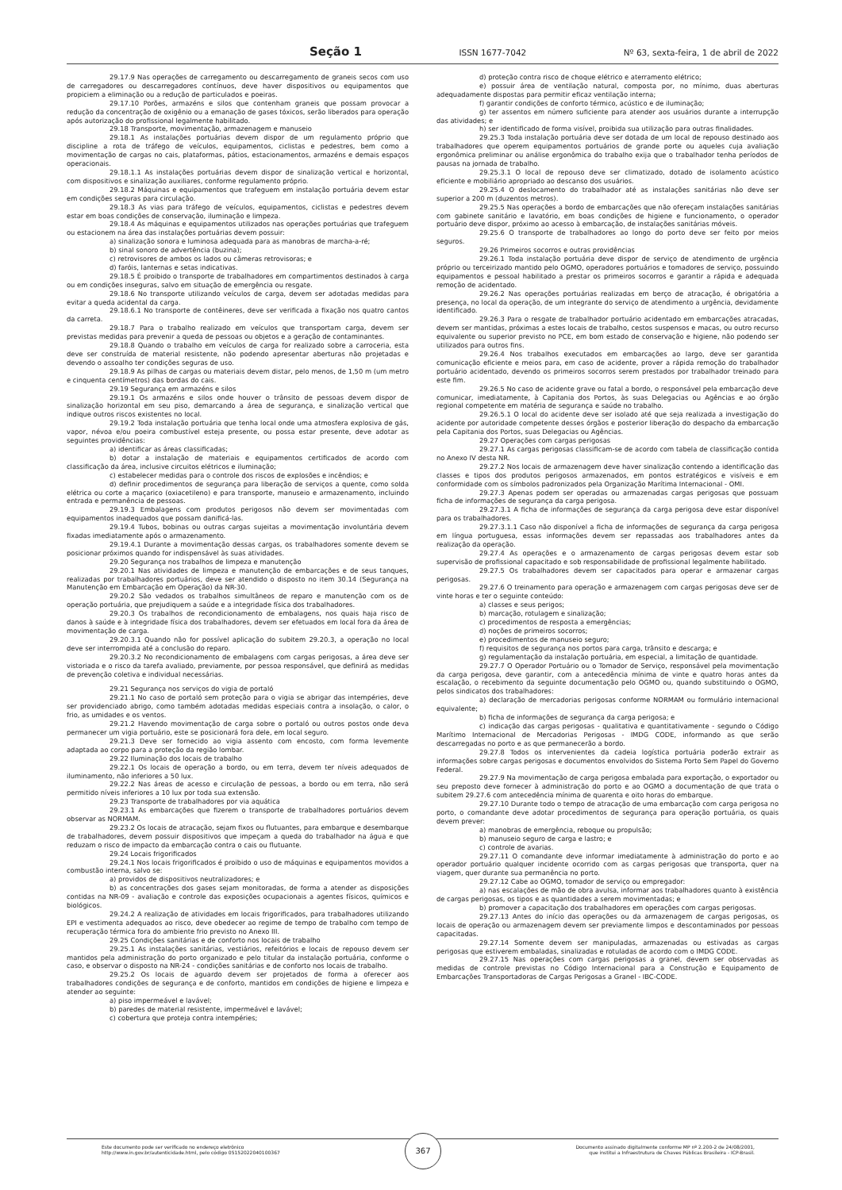Seção 1 ISSN 1677-7042 Nº 63, sexta-feira, 1 de abril de 2022
29.17.9 Nas operações de carregamento ou descarregamento de graneis secos com uso de carregadores ou descarregadores contínuos, deve haver dispositivos ou equipamentos que propiciem a eliminação ou a redução de particulados e poeiras.
29.17.10 Porões, armazéns e silos que contenham graneis que possam provocar a redução da concentração de oxigênio ou a emanação de gases tóxicos, serão liberados para operação após autorização do profissional legalmente habilitado.
29.18 Transporte, movimentação, armazenagem e manuseio
29.18.1 As instalações portuárias devem dispor de um regulamento próprio que discipline a rota de tráfego de veículos, equipamentos, ciclistas e pedestres, bem como a movimentação de cargas no cais, plataformas, pátios, estacionamentos, armazéns e demais espaços operacionais.
29.18.1.1 As instalações portuárias devem dispor de sinalização vertical e horizontal, com dispositivos e sinalização auxiliares, conforme regulamento próprio.
29.18.2 Máquinas e equipamentos que trafeguem em instalação portuária devem estar em condições seguras para circulação.
29.18.3 As vias para tráfego de veículos, equipamentos, ciclistas e pedestres devem estar em boas condições de conservação, iluminação e limpeza.
29.18.4 As máquinas e equipamentos utilizados nas operações portuárias que trafeguem ou estacionem na área das instalações portuárias devem possuir:
a) sinalização sonora e luminosa adequada para as manobras de marcha-a-ré;
b) sinal sonoro de advertência (buzina);
c) retrovisores de ambos os lados ou câmeras retrovisoras; e
d) faróis, lanternas e setas indicativas.
29.18.5 É proibido o transporte de trabalhadores em compartimentos destinados à carga ou em condições inseguras, salvo em situação de emergência ou resgate.
29.18.6 No transporte utilizando veículos de carga, devem ser adotadas medidas para evitar a queda acidental da carga.
29.18.6.1 No transporte de contêineres, deve ser verificada a fixação nos quatro cantos da carreta.
29.18.7 Para o trabalho realizado em veículos que transportam carga, devem ser previstas medidas para prevenir a queda de pessoas ou objetos e a geração de contaminantes.
29.18.8 Quando o trabalho em veículos de carga for realizado sobre a carroceria, esta deve ser construída de material resistente, não podendo apresentar aberturas não projetadas e devendo o assoalho ter condições seguras de uso.
29.18.9 As pilhas de cargas ou materiais devem distar, pelo menos, de 1,50 m (um metro e cinquenta centímetros) das bordas do cais.
29.19 Segurança em armazéns e silos
29.19.1 Os armazéns e silos onde houver o trânsito de pessoas devem dispor de sinalização horizontal em seu piso, demarcando a área de segurança, e sinalização vertical que indique outros riscos existentes no local.
29.19.2 Toda instalação portuária que tenha local onde uma atmosfera explosiva de gás, vapor, névoa e/ou poeira combustível esteja presente, ou possa estar presente, deve adotar as seguintes providências:
a) identificar as áreas classificadas;
b) dotar a instalação de materiais e equipamentos certificados de acordo com classificação da área, inclusive circuitos elétricos e iluminação;
c) estabelecer medidas para o controle dos riscos de explosões e incêndios; e
d) definir procedimentos de segurança para liberação de serviços a quente, como solda elétrica ou corte a maçarico (oxiacetileno) e para transporte, manuseio e armazenamento, incluindo entrada e permanência de pessoas.
29.19.3 Embalagens com produtos perigosos não devem ser movimentadas com equipamentos inadequados que possam danificá-las.
29.19.4 Tubos, bobinas ou outras cargas sujeitas a movimentação involuntária devem fixadas imediatamente após o armazenamento.
29.19.4.1 Durante a movimentação dessas cargas, os trabalhadores somente devem se posicionar próximos quando for indispensável às suas atividades.
29.20 Segurança nos trabalhos de limpeza e manutenção
29.20.1 Nas atividades de limpeza e manutenção de embarcações e de seus tanques, realizadas por trabalhadores portuários, deve ser atendido o disposto no item 30.14 (Segurança na Manutenção em Embarcação em Operação) da NR-30.
29.20.2 São vedados os trabalhos simultâneos de reparo e manutenção com os de operação portuária, que prejudiquem a saúde e a integridade física dos trabalhadores.
29.20.3 Os trabalhos de recondicionamento de embalagens, nos quais haja risco de danos à saúde e à integridade física dos trabalhadores, devem ser efetuados em local fora da área de movimentação de carga.
29.20.3.1 Quando não for possível aplicação do subitem 29.20.3, a operação no local deve ser interrompida até a conclusão do reparo.
29.20.3.2 No recondicionamento de embalagens com cargas perigosas, a área deve ser vistoriada e o risco da tarefa avaliado, previamente, por pessoa responsável, que definirá as medidas de prevenção coletiva e individual necessárias.
29.21 Segurança nos serviços do vigia de portaló
29.21.1 No caso de portaló sem proteção para o vigia se abrigar das intempéries, deve ser providenciado abrigo, como também adotadas medidas especiais contra a insolação, o calor, o frio, as umidades e os ventos.
29.21.2 Havendo movimentação de carga sobre o portaló ou outros postos onde deva permanecer um vigia portuário, este se posicionará fora dele, em local seguro.
29.21.3 Deve ser fornecido ao vigia assento com encosto, com forma levemente adaptada ao corpo para a proteção da região lombar.
29.22 Iluminação dos locais de trabalho
29.22.1 Os locais de operação a bordo, ou em terra, devem ter níveis adequados de iluminamento, não inferiores a 50 lux.
29.22.2 Nas áreas de acesso e circulação de pessoas, a bordo ou em terra, não será permitido níveis inferiores a 10 lux por toda sua extensão.
29.23 Transporte de trabalhadores por via aquática
29.23.1 As embarcações que fizerem o transporte de trabalhadores portuários devem observar as NORMAM.
29.23.2 Os locais de atracação, sejam fixos ou flutuantes, para embarque e desembarque de trabalhadores, devem possuir dispositivos que impeçam a queda do trabalhador na água e que reduzam o risco de impacto da embarcação contra o cais ou flutuante.
29.24 Locais frigorificados
29.24.1 Nos locais frigorificados é proibido o uso de máquinas e equipamentos movidos a combustão interna, salvo se:
a) providos de dispositivos neutralizadores; e
b) as concentrações dos gases sejam monitoradas, de forma a atender as disposições contidas na NR-09 - avaliação e controle das exposições ocupacionais a agentes físicos, químicos e biológicos.
29.24.2 A realização de atividades em locais frigorificados, para trabalhadores utilizando EPI e vestimenta adequados ao risco, deve obedecer ao regime de tempo de trabalho com tempo de recuperação térmica fora do ambiente frio previsto no Anexo III.
29.25 Condições sanitárias e de conforto nos locais de trabalho
29.25.1 As instalações sanitárias, vestiários, refeitórios e locais de repouso devem ser mantidos pela administração do porto organizado e pelo titular da instalação portuária, conforme o caso, e observar o disposto na NR-24 - condições sanitárias e de conforto nos locais de trabalho.
29.25.2 Os locais de aguardo devem ser projetados de forma a oferecer aos trabalhadores condições de segurança e de conforto, mantidos em condições de higiene e limpeza e atender ao seguinte:
a) piso impermeável e lavável;
b) paredes de material resistente, impermeável e lavável;
c) cobertura que proteja contra intempéries;
d) proteção contra risco de choque elétrico e aterramento elétrico;
e) possuir área de ventilação natural, composta por, no mínimo, duas aberturas adequadamente dispostas para permitir eficaz ventilação interna;
f) garantir condições de conforto térmico, acústico e de iluminação;
g) ter assentos em número suficiente para atender aos usuários durante a interrupção das atividades; e
h) ser identificado de forma visível, proibida sua utilização para outras finalidades.
29.25.3 Toda instalação portuária deve ser dotada de um local de repouso destinado aos trabalhadores que operem equipamentos portuários de grande porte ou aqueles cuja avaliação ergonômica preliminar ou análise ergonômica do trabalho exija que o trabalhador tenha períodos de pausas na jornada de trabalho.
29.25.3.1 O local de repouso deve ser climatizado, dotado de isolamento acústico eficiente e mobiliário apropriado ao descanso dos usuários.
29.25.4 O deslocamento do trabalhador até as instalações sanitárias não deve ser superior a 200 m (duzentos metros).
29.25.5 Nas operações a bordo de embarcações que não ofereçam instalações sanitárias com gabinete sanitário e lavatório, em boas condições de higiene e funcionamento, o operador portuário deve dispor, próximo ao acesso à embarcação, de instalações sanitárias móveis.
29.25.6 O transporte de trabalhadores ao longo do porto deve ser feito por meios seguros.
29.26 Primeiros socorros e outras providências
29.26.1 Toda instalação portuária deve dispor de serviço de atendimento de urgência próprio ou terceirizado mantido pelo OGMO, operadores portuários e tomadores de serviço, possuindo equipamentos e pessoal habilitado a prestar os primeiros socorros e garantir a rápida e adequada remoção de acidentado.
29.26.2 Nas operações portuárias realizadas em berço de atracação, é obrigatória a presença, no local da operação, de um integrante do serviço de atendimento a urgência, devidamente identificado.
29.26.3 Para o resgate de trabalhador portuário acidentado em embarcações atracadas, devem ser mantidas, próximas a estes locais de trabalho, cestos suspensos e macas, ou outro recurso equivalente ou superior previsto no PCE, em bom estado de conservação e higiene, não podendo ser utilizados para outros fins.
29.26.4 Nos trabalhos executados em embarcações ao largo, deve ser garantida comunicação eficiente e meios para, em caso de acidente, prover a rápida remoção do trabalhador portuário acidentado, devendo os primeiros socorros serem prestados por trabalhador treinado para este fim.
29.26.5 No caso de acidente grave ou fatal a bordo, o responsável pela embarcação deve comunicar, imediatamente, à Capitania dos Portos, às suas Delegacias ou Agências e ao órgão regional competente em matéria de segurança e saúde no trabalho.
29.26.5.1 O local do acidente deve ser isolado até que seja realizada a investigação do acidente por autoridade competente desses órgãos e posterior liberação do despacho da embarcação pela Capitania dos Portos, suas Delegacias ou Agências.
29.27 Operações com cargas perigosas
29.27.1 As cargas perigosas classificam-se de acordo com tabela de classificação contida no Anexo IV desta NR.
29.27.2 Nos locais de armazenagem deve haver sinalização contendo a identificação das classes e tipos dos produtos perigosos armazenados, em pontos estratégicos e visíveis e em conformidade com os símbolos padronizados pela Organização Marítima Internacional - OMI.
29.27.3 Apenas podem ser operadas ou armazenadas cargas perigosas que possuam ficha de informações de segurança da carga perigosa.
29.27.3.1 A ficha de informações de segurança da carga perigosa deve estar disponível para os trabalhadores.
29.27.3.1.1 Caso não disponível a ficha de informações de segurança da carga perigosa em língua portuguesa, essas informações devem ser repassadas aos trabalhadores antes da realização da operação.
29.27.4 As operações e o armazenamento de cargas perigosas devem estar sob supervisão de profissional capacitado e sob responsabilidade de profissional legalmente habilitado.
29.27.5 Os trabalhadores devem ser capacitados para operar e armazenar cargas perigosas.
29.27.6 O treinamento para operação e armazenagem com cargas perigosas deve ser de vinte horas e ter o seguinte conteúdo:
a) classes e seus perigos;
b) marcação, rotulagem e sinalização;
c) procedimentos de resposta a emergências;
d) noções de primeiros socorros;
e) procedimentos de manuseio seguro;
f) requisitos de segurança nos portos para carga, trânsito e descarga; e
g) regulamentação da instalação portuária, em especial, a limitação de quantidade.
29.27.7 O Operador Portuário ou o Tomador de Serviço, responsável pela movimentação da carga perigosa, deve garantir, com a antecedência mínima de vinte e quatro horas antes da escalação, o recebimento da seguinte documentação pelo OGMO ou, quando substituindo o OGMO, pelos sindicatos dos trabalhadores:
a) declaração de mercadorias perigosas conforme NORMAM ou formulário internacional equivalente;
b) ficha de informações de segurança da carga perigosa; e
c) indicação das cargas perigosas - qualitativa e quantitativamente - segundo o Código Marítimo Internacional de Mercadorias Perigosas - IMDG CODE, informando as que serão descarregadas no porto e as que permanecerão a bordo.
29.27.8 Todos os intervenientes da cadeia logística portuária poderão extrair as informações sobre cargas perigosas e documentos envolvidos do Sistema Porto Sem Papel do Governo Federal.
29.27.9 Na movimentação de carga perigosa embalada para exportação, o exportador ou seu preposto deve fornecer à administração do porto e ao OGMO a documentação de que trata o subitem 29.27.6 com antecedência mínima de quarenta e oito horas do embarque.
29.27.10 Durante todo o tempo de atracação de uma embarcação com carga perigosa no porto, o comandante deve adotar procedimentos de segurança para operação portuária, os quais devem prever:
a) manobras de emergência, reboque ou propulsão;
b) manuseio seguro de carga e lastro; e
c) controle de avarias.
29.27.11 O comandante deve informar imediatamente à administração do porto e ao operador portuário qualquer incidente ocorrido com as cargas perigosas que transporta, quer na viagem, quer durante sua permanência no porto.
29.27.12 Cabe ao OGMO, tomador de serviço ou empregador:
a) nas escalações de mão de obra avulsa, informar aos trabalhadores quanto à existência de cargas perigosas, os tipos e as quantidades a serem movimentadas; e
b) promover a capacitação dos trabalhadores em operações com cargas perigosas.
29.27.13 Antes do início das operações ou da armazenagem de cargas perigosas, os locais de operação ou armazenagem devem ser previamente limpos e descontaminados por pessoas capacitadas.
29.27.14 Somente devem ser manipuladas, armazenadas ou estivadas as cargas perigosas que estiverem embaladas, sinalizadas e rotuladas de acordo com o IMDG CODE.
29.27.15 Nas operações com cargas perigosas a granel, devem ser observadas as medidas de controle previstas no Código Internacional para a Construção e Equipamento de Embarcações Transportadoras de Cargas Perigosas a Granel - IBC-CODE.
Este documento pode ser verificado no endereço eletrônico
http://www.in.gov.br/autenticidade.html, pelo código 05152022040100367
Documento assinado digitalmente conforme MP nº 2.200-2 de 24/08/2001,
que institui a Infraestrutura de Chaves Públicas Brasileira - ICP-Brasil.
367